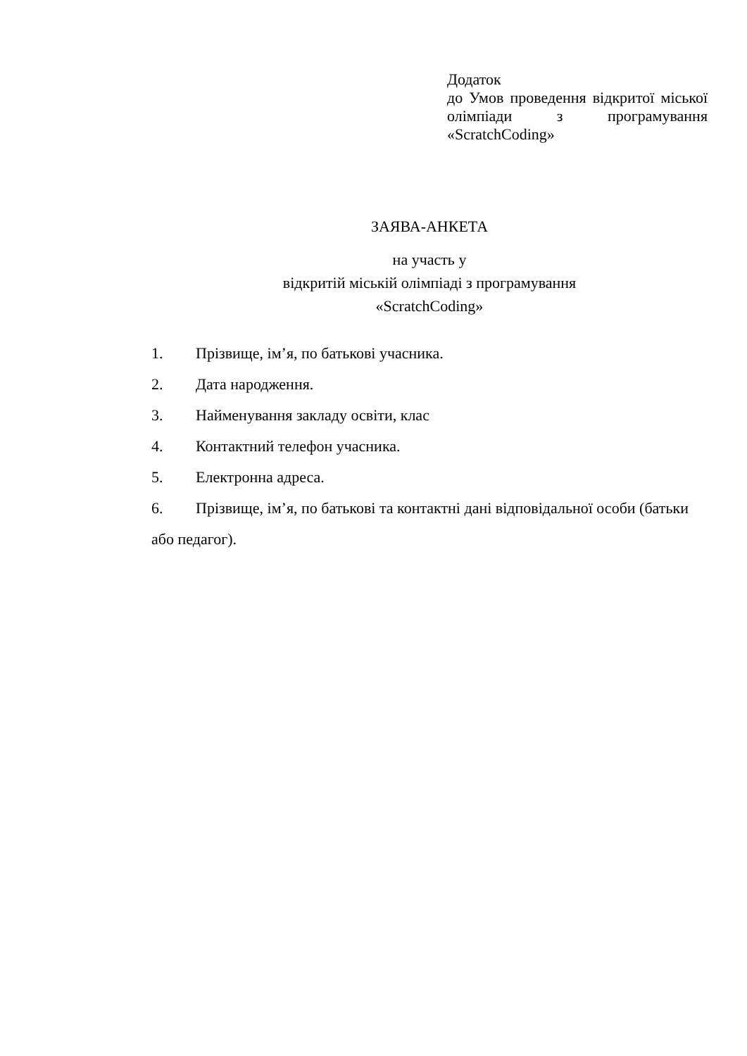Додаток
до Умов проведення відкритої міської олімпіади з програмування «ScratchCoding»
ЗАЯВА-АНКЕТА
на участь у
відкритій міській олімпіаді з програмування
«ScratchCoding»
1. Прізвище, ім’я, по батькові учасника.
2. Дата народження.
3. Найменування закладу освіти, клас
4. Контактний телефон учасника.
5. Електронна адреса.
6. Прізвище, ім’я, по батькові та контактні дані відповідальної особи (батьки або педагог).